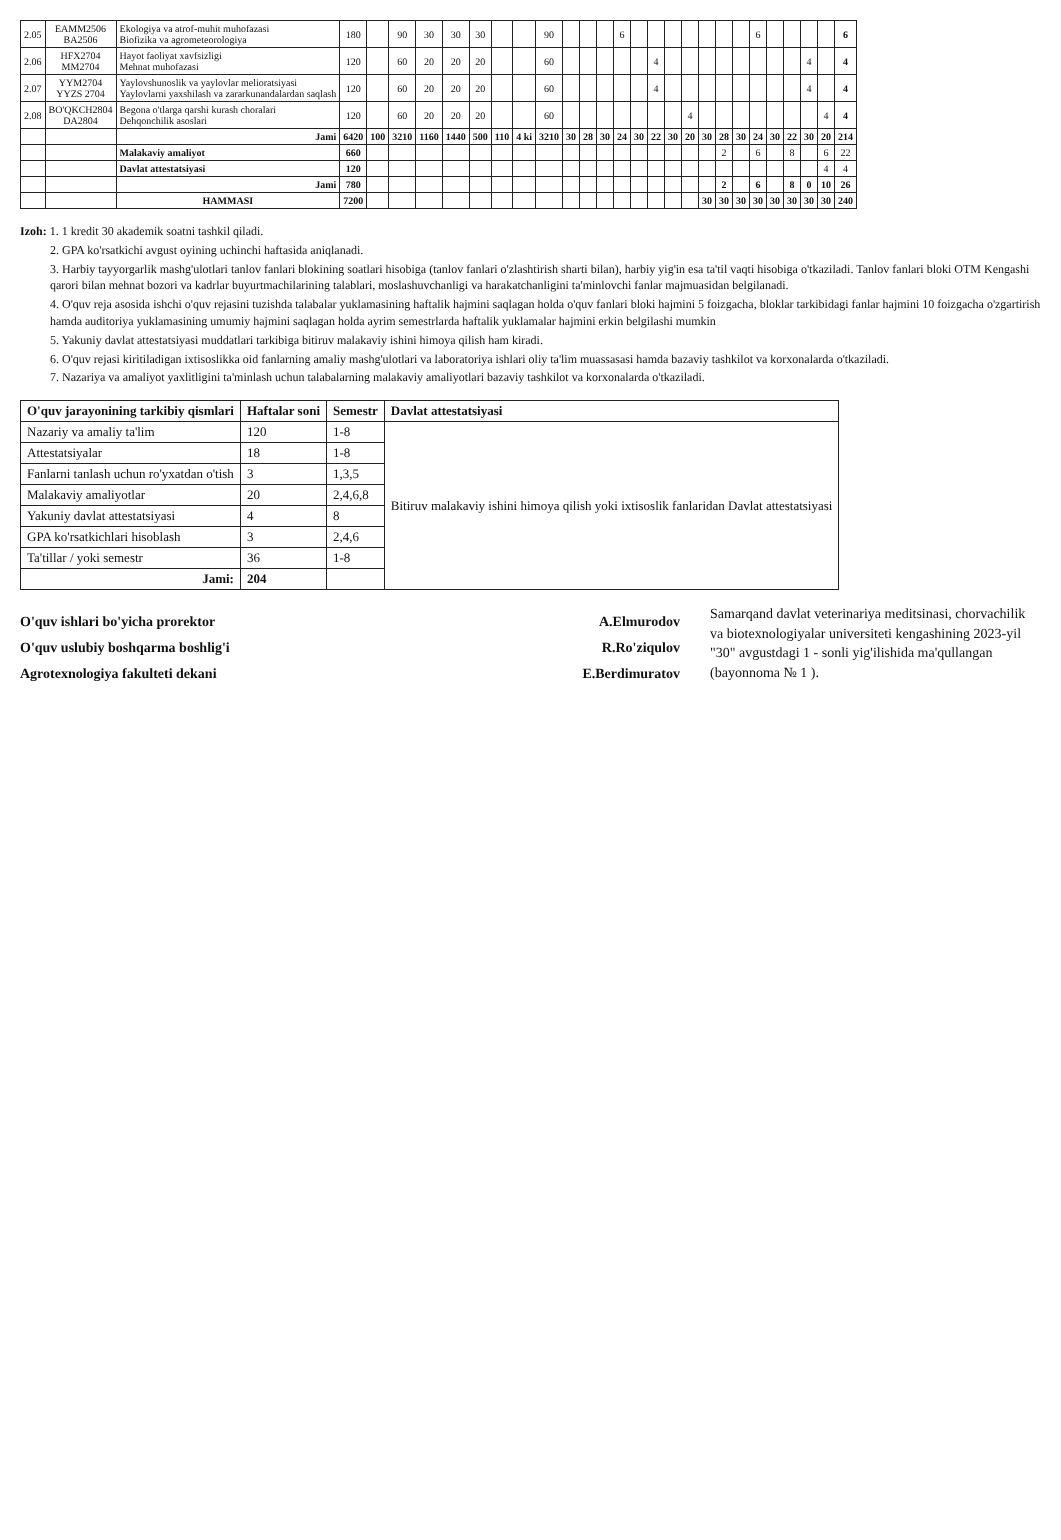| 2.05 | EAMM2506 BA2506 | Ekologiya va atrof-muhit muhofazasi Biofizika va agrometeorologiya | 180 | | 90 | 30 | 30 | 30 | | | 90 | | | | 6 | | | | | | | | 6 | | | | | 6 |
| 2.06 | HFX2704 MM2704 | Hayot faoliyat xavfsizligi Mehnat muhofazasi | 120 | | 60 | 20 | 20 | 20 | | | 60 | | | | | | 4 | | | | | | | | | 4 | | 4 |
| 2.07 | YYM2704 YYZS 2704 | Yaylovshunoslik va yaylovlar melioratsiyasi Yaylovlarni yaxshilash va zararkunandalardan saqlash | 120 | | 60 | 20 | 20 | 20 | | | 60 | | | | | | 4 | | | | | | | | | 4 | | 4 |
| 2.08 | BO'QKCH2804 DA2804 | Begona o'tlarga qarshi kurash choralari Dehqonchilik asoslari | 120 | | 60 | 20 | 20 | 20 | | | 60 | | | | | | | | 4 | | | | | | | | 4 | 4 |
| | | Jami | 6420 | 100 | 3210 | 1160 | 1440 | 500 | 110 | 4 ki | 3210 | 30 | 28 | 30 | 24 | 30 | 22 | 30 | 20 | 30 | 28 | 30 | 24 | 30 | 22 | 30 | 20 | 214 |
| | | Malakaviy amaliyot | 660 | | | | | | | | | | | | | | | | | | 2 | | 6 | | 8 | | 6 | 22 |
| | | Davlat attestatsiyasi | 120 | | | | | | | | | | | | | | | | | | | | | | | | 4 | 4 |
| | | Jami | 780 | | | | | | | | | | | | | | | | | | 2 | | 6 | | 8 | 0 | 10 | 26 |
| | | HAMMASI | 7200 | | | | | | | | | | | | | | | | | 30 | 30 | 30 | 30 | 30 | 30 | 30 | 30 | 240 |
Izoh: 1. 1 kredit 30 akademik soatni tashkil qiladi.
2. GPA ko'rsatkichi avgust oyining uchinchi haftasida aniqlanadi.
3. Harbiy tayyorgarlik mashg'ulotlari tanlov fanlari blokining soatlari hisobiga (tanlov fanlari o'zlashtirish sharti bilan), harbiy yig'in esa ta'til vaqti hisobiga o'tkaziladi. Tanlov fanlari bloki OTM Kengashi qarori bilan mehnat bozori va kadrlar buyurtmachilarining talablari, moslashuvchanligi va harakatchanligini ta'minlovchi fanlar majmuasidan belgilanadi.
4. O'quv reja asosida ishchi o'quv rejasini tuzishda talabalar yuklamasining haftalik hajmini saqlagan holda o'quv fanlari bloki hajmini 5 foizgacha, bloklar tarkibidagi fanlar hajmini 10 foizgacha o'zgartirish hamda auditoriya yuklamasining umumiy hajmini saqlagan holda ayrim semestrlarda haftalik yuklamalar hajmini erkin belgilashi mumkin
5. Yakuniy davlat attestatsiyasi muddatlari tarkibiga bitiruv malakaviy ishini himoya qilish ham kiradi.
6. O'quv rejasi kiritiladigan ixtisoslikka oid fanlarning amaliy mashg'ulotlari va laboratoriya ishlari oliy ta'lim muassasasi hamda bazaviy tashkilot va korxonalarda o'tkaziladi.
7. Nazariya va amaliyot yaxlitligini ta'minlash uchun talabalarning malakaviy amaliyotlari bazaviy tashkilot va korxonalarda o'tkaziladi.
| O'quv jarayonining tarkibiy qismlari | Haftalar soni | Semestr | Davlat attestatsiyasi |
| --- | --- | --- | --- |
| Nazariy va amaliy ta'lim | 120 | 1-8 | Bitiruv malakaviy ishini himoya qilish yoki ixtisoslik fanlaridan Davlat attestatsiyasi |
| Attestatsiyalar | 18 | 1-8 | |
| Fanlarni tanlash uchun ro'yxatdan o'tish | 3 | 1,3,5 | |
| Malakaviy amaliyotlar | 20 | 2,4,6,8 | |
| Yakuniy davlat attestatsiyasi | 4 | 8 | |
| GPA ko'rsatkichlari hisoblash | 3 | 2,4,6 | |
| Ta'tillar / yoki semestr | 36 | 1-8 | |
| Jami: | 204 | | |
O'quv ishlari bo'yicha prorektor A.Elmurodov
O'quv uslubiy boshqarma boshlig'i R.Ro'ziqulov
Agrotexnologiya fakulteti dekani E.Berdimuratov
Samarqand davlat veterinariya meditsinasi, chorvachilik va biotexnologiyalar universiteti kengashining 2023-yil "30" avgustdagi 1 - sonli yig'ilishida ma'qullangan (bayonnoma № 1 ).